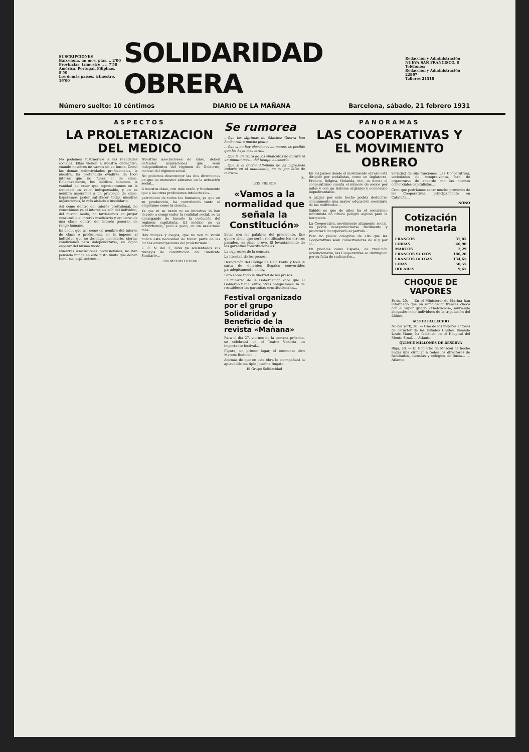SUSCRIPCIONES
Barcelona, un mes, ptas. .. 2'00
Provincias, trimestre .. .. 7'50
América, Portugal, Filipinas, 8'50
Los demás países, trimestre, 16'00
SOLIDARIDAD OBRERA
Redacción y Administración
NUEVA SAN FRANCISCO, 8
Teléfonos:
Redacción y Administración 22967
Talleres 21518
Número suelto: 10 céntimos DIARIO DE LA MAÑANA Barcelona, sábado, 21 febrero 1931
ASPECTOS
LA PROLETARIZACION DEL MEDICO
No podemos sustraernos a las realidades sociales. Ellas vienen a nuestro encuentro, cuando nosotros no vamos en su busca. Como las demás colectividades profesionales, la nuestra, ha pretendido evadirse de todo interés que no fuera el de clase. Colectivamente, los médicos tenemos la vanidad de creer que representamos en la sociedad un valor indispensable, y en su nombre aspiramos a un privilegio de clase. Esperamos poder satisfacer todas nuestras aspiraciones, lo más aislado e insolidario.
Así como dentro del interés profesional, no concebimos ya el interés aislado del individuo, del mismo modo, no tardaremos en juzgar censurable el interés insolidario y exclusivo de una clase, dentro del interés general, de rango humano.
Es decir, que así como en nombre del interés de clase o profesional, se le impone al individuo que se deshaga insolidario, ciertas condiciones para independizarse, es lógico esperar del mismo modo...
Nuestras asociaciones profesionales, no han pensado nunca en este justo límite que deben tener sus aspiraciones...
Nuestras asociaciones de clase, deben defender aspiraciones que sean independientes del régimen de Gobierno, incluso del régimen social.
No podemos desconocer las dos direcciones en que es menester alistarse en la actuación social...
A nuestra clase, con más razón y fundamento que a las otras profesiones intelectuales...
patrimonio de todos los humanos, ya que en su producción, ha contribuído tanto el empirismo como la ciencia...
Ya que ni su razón ni su iniciativa lo han llevado a comprender la realidad social, se va encargando de hacerlo la evolución del régimen capitalista. El médico se va convirtiendo, poco a poco, en un asalariado más.
Hay miopes y ciegos, que no ven ni verán nunca esta necesidad de tomar parte en las luchas emancipadoras del proletariado...
L. C. N. del T., lleva ya adelantados sus trabajos de constitución del Sindicato Sanitario...
UN MEDICO RURAL
Se rumorea
...Que las lágrimas de Sánchez Guerra han hecho reír a mucha gente...
...Que si no hay elecciones en marzo, es posible que las haya más tarde.
...Que la clausura de los sindicatos no durará ni un minuto más... del tiempo necesario.
...Que si el doctor Albiñana no ha ingresado todavía en el manicomio, no es por falta de méritos.
X.
LOS PRESOS
«Vamos a la normalidad que señala la Constitución»
Estas son las palabras del presidente. Eso quiere decir que serán rectificados los errores pasados, en plazo breve. El levantamiento de las garantías constitucionales.
La supresión de la censura.
La libertad de los presos.
Derogación del Código de Galo Ponte y toda la sarta de decretos ilegales convertidos paradógicamente en ley.
Pero sobre todo la libertad de los presos...
El ministro de la Gobernación dice que el Gobierno tiene, entre otras obligaciones, la de restablecer las garantías constitucionales...
Festival organizado por el grupo Solidaridad y Beneficio de la revista «Mañana»
Para el día 27, viernes de la semana próxima, se celebrará en el Teatro Victoria un importante festival...
Figura, en primer lugar, el eminente divo Marcos Redondo...
Además de que en esta obra le acompañará la aplaudidísima tiple Josefina Bugato...
El Grupo Solidaridad
PANORAMAS
LAS COOPERATIVAS Y EL MOVIMIENTO OBRERO
En los países donde el movimiento obrero está dirigido por socialistas, como en Inglaterra, Francia, Bélgica, Holanda, etc., es donde el cooperatismo cuenta el número de socios por miles y con un sistema orgánico y económico inquebrantable.
A juzgar por este hecho podría deducirse comunmente una mayor educación societaria de las multitudes...
Sabido es que de años ha el socialismo reformista no ofrece peligro alguno para la burguesía...
La Cooperativa, movimiento altamente social, no podía desaprovecharse fácilmente y procurará incorporarlo al partido...
Pero no puede colegirse de ello que las Cooperativas sean conservadoras de sí y por sí...
En pueblos como España, de tradición revolucionaria, las Cooperativas se distinguen por su falta de radicación...
versidad de sus funciones. Las Cooperativas, sociedades de compra-venta, han de organizarse de acuerdo con las normas comerciales capitalistas...
Creo que podríamos sacar mucho provecho de las Cooperativas, principalmente en Cataluña...
NONO
Cotización monetaria
| FRANCOS | 37,85 |
| LIBRAS | 46,90 |
| MARCOS | 2,29 |
| FRANCOS SUIZOS | 186,20 |
| FRANCOS BELGAS | 134,65 |
| LIRAS | 50,55 |
| DOLARES | 9,65 |
CHOQUE DE VAPORES
París, 20. — En el Ministerio de Marina han informado que un remolcador francés chocó con el vapor griego «Thetokolos», muriendo ahogados ocho individuos de la tripulación del último.
ACTOR FALLECIDO
Nueva York, 20. — Uno de los mejores actores de carácter de los Estados Unidos, llamado Louis Mann, ha fallecido en el Hospital del Monte Sinaí. — Atlante.
QUINCE MILLONES DE RESERVA
Riga, 20. — El Gobierno de Moscou ha hecho llegar una circular a todos los directores de facultades, escuelas y colegios de Rusia... — Atlante.